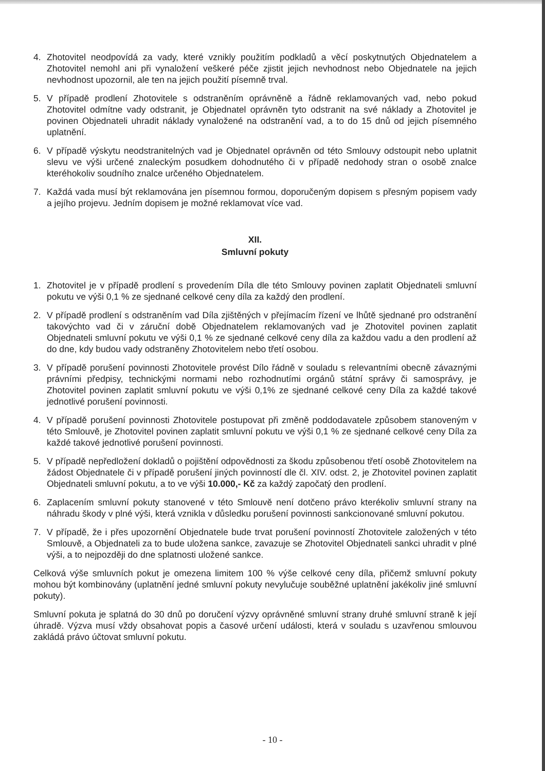4. Zhotovitel neodpovídá za vady, které vznikly použitím podkladů a věcí poskytnutých Objednatelem a Zhotovitel nemohl ani při vynaložení veškeré péče zjistit jejich nevhodnost nebo Objednatele na jejich nevhodnost upozornil, ale ten na jejich použití písemně trval.
5. V případě prodlení Zhotovitele s odstraněním oprávněně a řádně reklamovaných vad, nebo pokud Zhotovitel odmítne vady odstranit, je Objednatel oprávněn tyto odstranit na své náklady a Zhotovitel je povinen Objednateli uhradit náklady vynaložené na odstranění vad, a to do 15 dnů od jejich písemného uplatnění.
6. V případě výskytu neodstranitelných vad je Objednatel oprávněn od této Smlouvy odstoupit nebo uplatnit slevu ve výši určené znaleckým posudkem dohodnutého či v případě nedohody stran o osobě znalce kteréhokoliv soudního znalce určeného Objednatelem.
7. Každá vada musí být reklamována jen písemnou formou, doporučeným dopisem s přesným popisem vady a jejího projevu. Jedním dopisem je možné reklamovat více vad.
XII.
Smluvní pokuty
1. Zhotovitel je v případě prodlení s provedením Díla dle této Smlouvy povinen zaplatit Objednateli smluvní pokutu ve výši 0,1 % ze sjednané celkové ceny díla za každý den prodlení.
2. V případě prodlení s odstraněním vad Díla zjištěných v přejímacím řízení ve lhůtě sjednané pro odstranění takovýchto vad či v záruční době Objednatelem reklamovaných vad je Zhotovitel povinen zaplatit Objednateli smluvní pokutu ve výši 0,1 % ze sjednané celkové ceny díla za každou vadu a den prodlení až do dne, kdy budou vady odstraněny Zhotovitelem nebo třetí osobou.
3. V případě porušení povinnosti Zhotovitele provést Dílo řádně v souladu s relevantními obecně závaznými právními předpisy, technickými normami nebo rozhodnutími orgánů státní správy či samosprávy, je Zhotovitel povinen zaplatit smluvní pokutu ve výši 0,1% ze sjednané celkové ceny Díla za každé takové jednotlivé porušení povinnosti.
4. V případě porušení povinnosti Zhotovitele postupovat při změně poddodavatele způsobem stanoveným v této Smlouvě, je Zhotovitel povinen zaplatit smluvní pokutu ve výši 0,1 % ze sjednané celkové ceny Díla za každé takové jednotlivé porušení povinnosti.
5. V případě nepředložení dokladů o pojištění odpovědnosti za škodu způsobenou třetí osobě Zhotovitelem na žádost Objednatele či v případě porušení jiných povinností dle čl. XIV. odst. 2, je Zhotovitel povinen zaplatit Objednateli smluvní pokutu, a to ve výši 10.000,- Kč za každý započatý den prodlení.
6. Zaplacením smluvní pokuty stanovené v této Smlouvě není dotčeno právo kterékoliv smluvní strany na náhradu škody v plné výši, která vznikla v důsledku porušení povinnosti sankcionované smluvní pokutou.
7. V případě, že i přes upozornění Objednatele bude trvat porušení povinností Zhotovitele založených v této Smlouvě, a Objednateli za to bude uložena sankce, zavazuje se Zhotovitel Objednateli sankci uhradit v plné výši, a to nejpozději do dne splatnosti uložené sankce.
Celková výše smluvních pokut je omezena limitem 100 % výše celkové ceny díla, přičemž smluvní pokuty mohou být kombinovány (uplatnění jedné smluvní pokuty nevylučuje souběžné uplatnění jakékoliv jiné smluvní pokuty).
Smluvní pokuta je splatná do 30 dnů po doručení výzvy oprávněné smluvní strany druhé smluvní straně k její úhradě. Výzva musí vždy obsahovat popis a časové určení události, která v souladu s uzavřenou smlouvou zakládá právo účtovat smluvní pokutu.
- 10 -